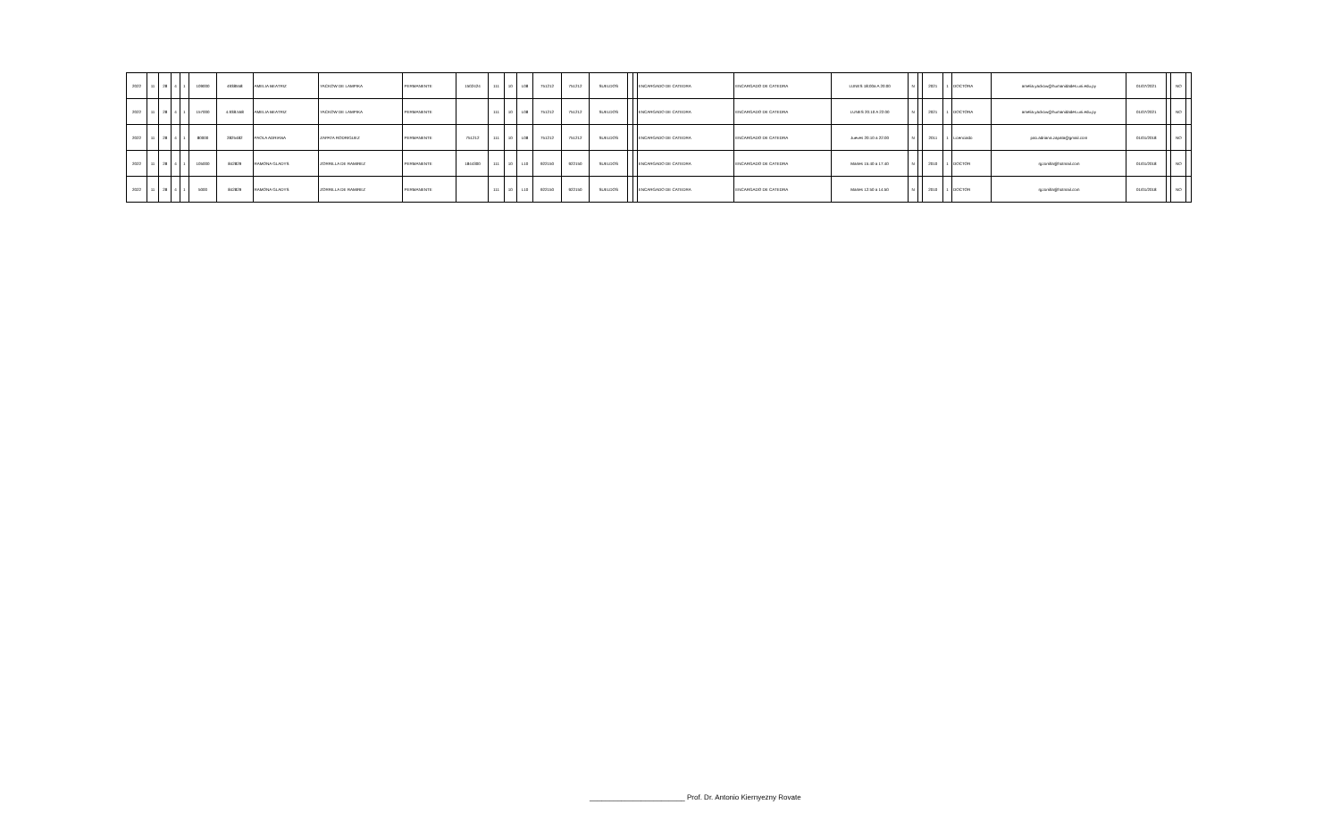| 2022 | 11 | 28 | 4 | 1 | 109000 | 4938558 | AMELIA BEATRIZ | YACKOW DE LAMPIKA | PERMANENTE | 1502424 | 111 | 10 | L08 | 751212 | 751212 | SUELDOS | | | ENCARGADO DE CATEDRA | ENCARGADO DE CATEDRA | LUNES 18:00a A 20:00 | N | | 2021 | 1 | DOCTORA | amelia.yackow@humanidades.uni.edu.py | 01/07/2021 | | NO | |
| 2022 | 11 | 28 | 4 | 1 | 157000 | 4.938.558 | AMELIA BEATRIZ | YACKOW DE LAMPIKA | PERMANENTE | | 111 | 10 | L08 | 751212 | 751212 | SUELDOS | | | ENCARGADO DE CATEDRA | ENCARGADO DE CATEDRA | LUNES 20:10 A 22:00 | N | | 2021 | 1 | DOCTORA | amelia.yackow@humanidades.uni.edu.py | 01/07/2021 | | NO | |
| 2022 | 11 | 28 | 4 | 1 | 80000 | 2825482 | PAOLA ADRIANA | ZAPATA RODRIGUEZ | PERMANENTE | 751212 | 111 | 10 | L08 | 751212 | 751212 | SUELDOS | | | ENCARGADO DE CATEDRA | ENCARGADO DE CATEDRA | Jueves 20:10 a 22:00 | N | | 2011 | 1 | Licenciado | pao.adriana.zapata@gmail.com | 01/01/2018 | | NO | |
| 2022 | 11 | 28 | 4 | 1 | 105000 | 842829 | RAMONA GLADYS | ZORRILLA DE RAMIREZ | PERMANENTE | 1844300 | 111 | 10 | L10 | 922150 | 922150 | SUELDOS | | | ENCARGADO DE CATEDRA | ENCARGADO DE CATEDRA | Martes 15:40 a 17:40 | N | | 2010 | 1 | DOCTOR | rgzorrilla@hotmail.com | 01/01/2018 | | NO | |
| 2022 | 11 | 28 | 4 | 1 | 5000 | 842829 | RAMONA GLADYS | ZORRILLA DE RAMIREZ | PERMANENTE | | 111 | 10 | L10 | 922150 | 922150 | SUELDOS | | | ENCARGADO DE CATEDRA | ENCARGADO DE CATEDRA | Martes 12:50 a 14:50 | N | | 2010 | 1 | DOCTOR | rgzorrilla@hotmail.com | 01/01/2018 | | NO | |
________________________ Prof. Dr. Antonio Kiernyezny Rovate